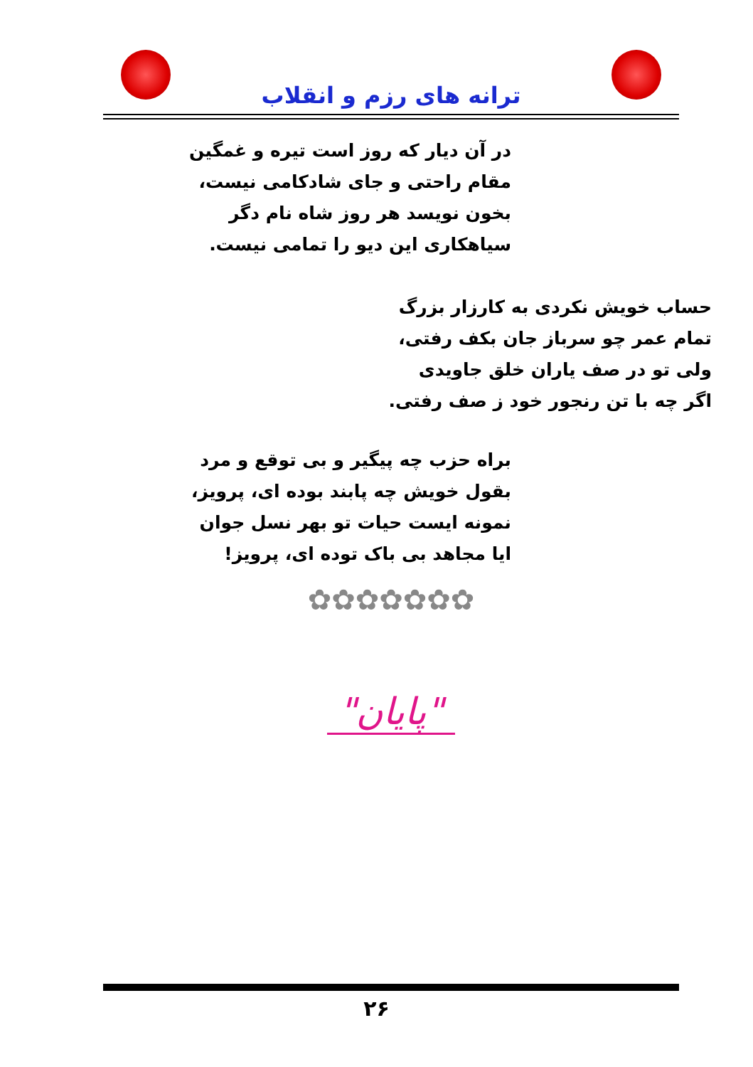ترانه های رزم و انقلاب
در آن دیار که روز است تیره و غمگین
مقام راحتی و جای شادکامی نیست،
بخون نویسد هر روز شاه نام دگر
سیاهکاری این دیو را تمامی نیست.
حساب خویش نکردی به کارزار بزرگ
تمام عمر چو سرباز جان بکف رفتی،
ولی تو در صف یاران خلق جاویدی
اگر چه با تن رنجور خود ز صف رفتی.
براه حزب چه پیگیر و بی توقع و مرد
بقول خویش چه پابند بوده ای، پرویز،
نمونه ایست حیات تو بهر نسل جوان
ایا مجاهد بی باک توده ای، پرویز!
✿✿✿✿✿✿✿
"پایان"
۲۶